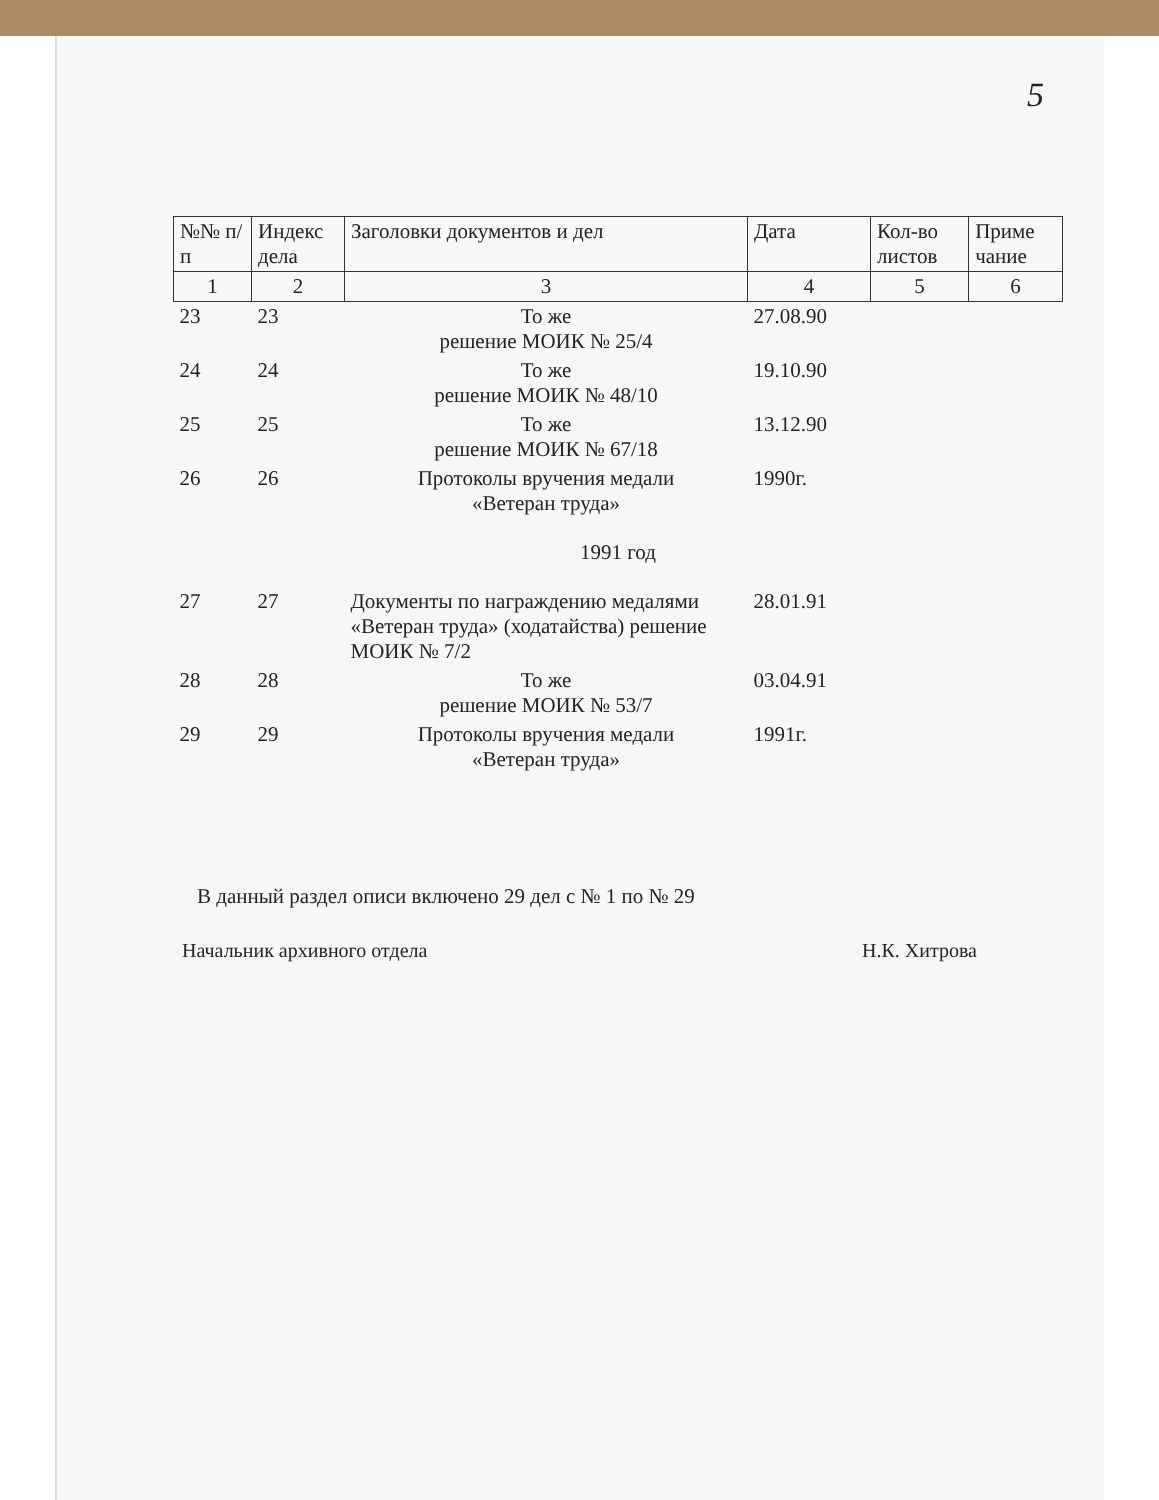5
| №№ п/п | Индекс дела | Заголовки документов и дел | Дата | Кол-во листов | Приме чание |
| --- | --- | --- | --- | --- | --- |
| 1 | 2 | 3 | 4 | 5 | 6 |
| 23 | 23 | То же решение МОИК № 25/4 | 27.08.90 | | |
| 24 | 24 | То же решение МОИК № 48/10 | 19.10.90 | | |
| 25 | 25 | То же решение МОИК № 67/18 | 13.12.90 | | |
| 26 | 26 | Протоколы вручения медали «Ветеран труда» | 1990г. | | |
| 1991 год | | | | | |
| 27 | 27 | Документы по награждению медалями «Ветеран труда» (ходатайства) решение МОИК № 7/2 | 28.01.91 | | |
| 28 | 28 | То же решение МОИК № 53/7 | 03.04.91 | | |
| 29 | 29 | Протоколы вручения медали «Ветеран труда» | 1991г. | | |
В данный раздел описи включено 29 дел с № 1 по № 29
Начальник архивного отдела Н.К. Хитрова